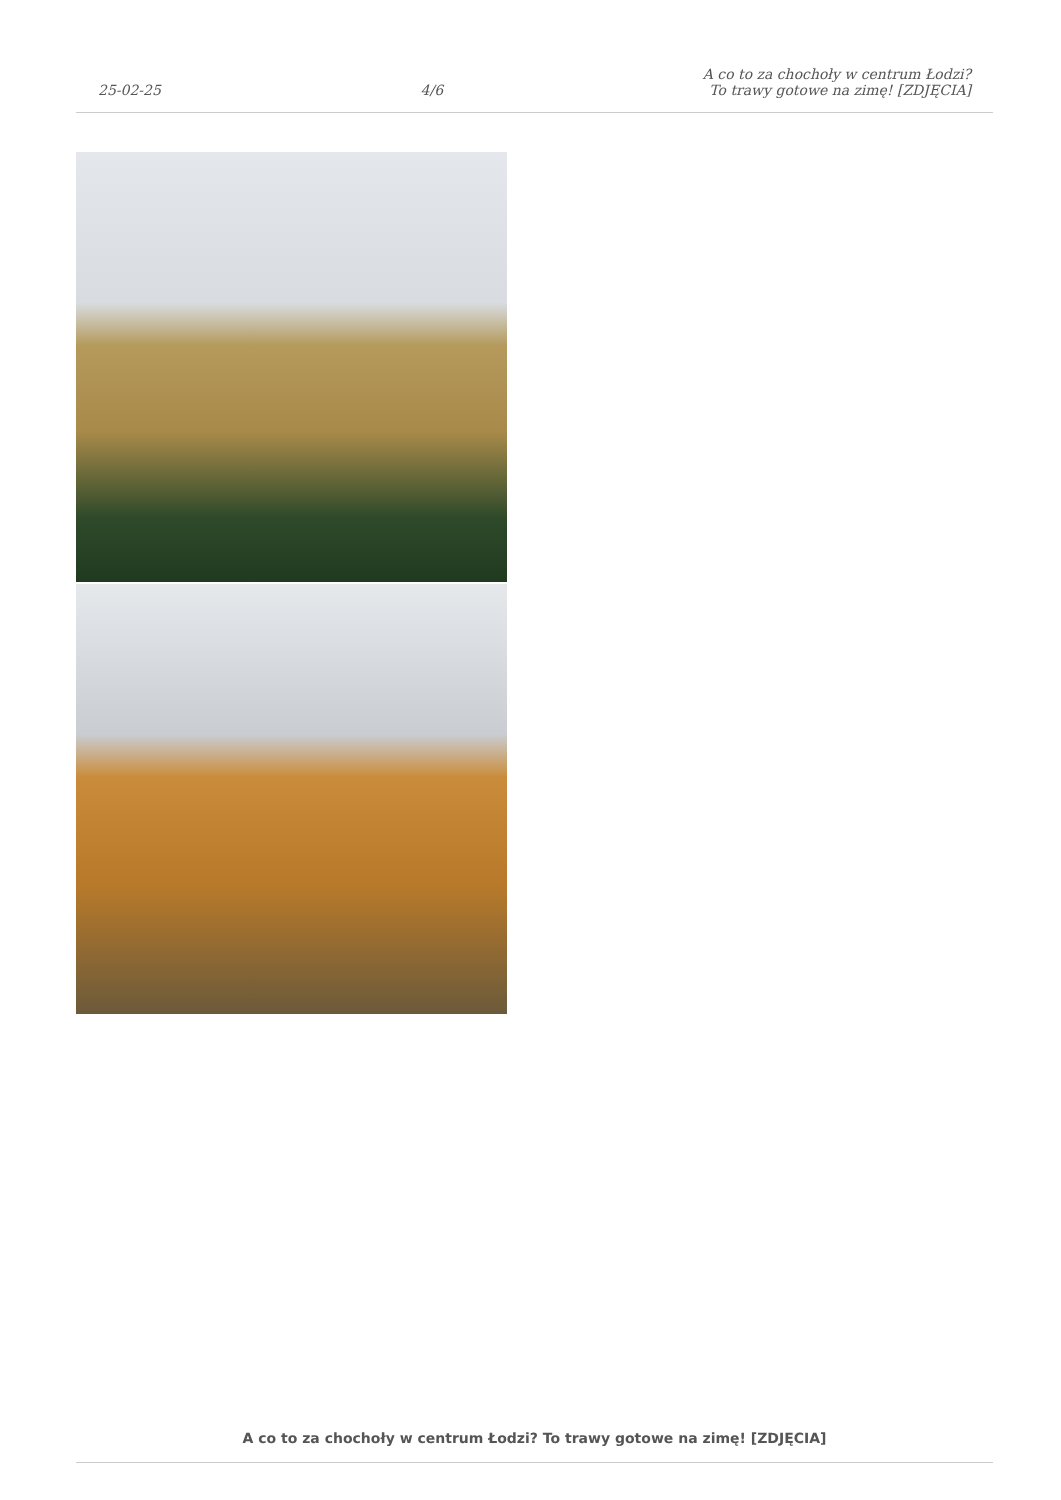25-02-25 4/6 A co to za chochoły w centrum Łodzi?
To trawy gotowe na zimę! [ZDJĘCIA]
A co to za chochoły w centrum Łodzi? To trawy gotowe na zimę! [ZDJĘCIA]